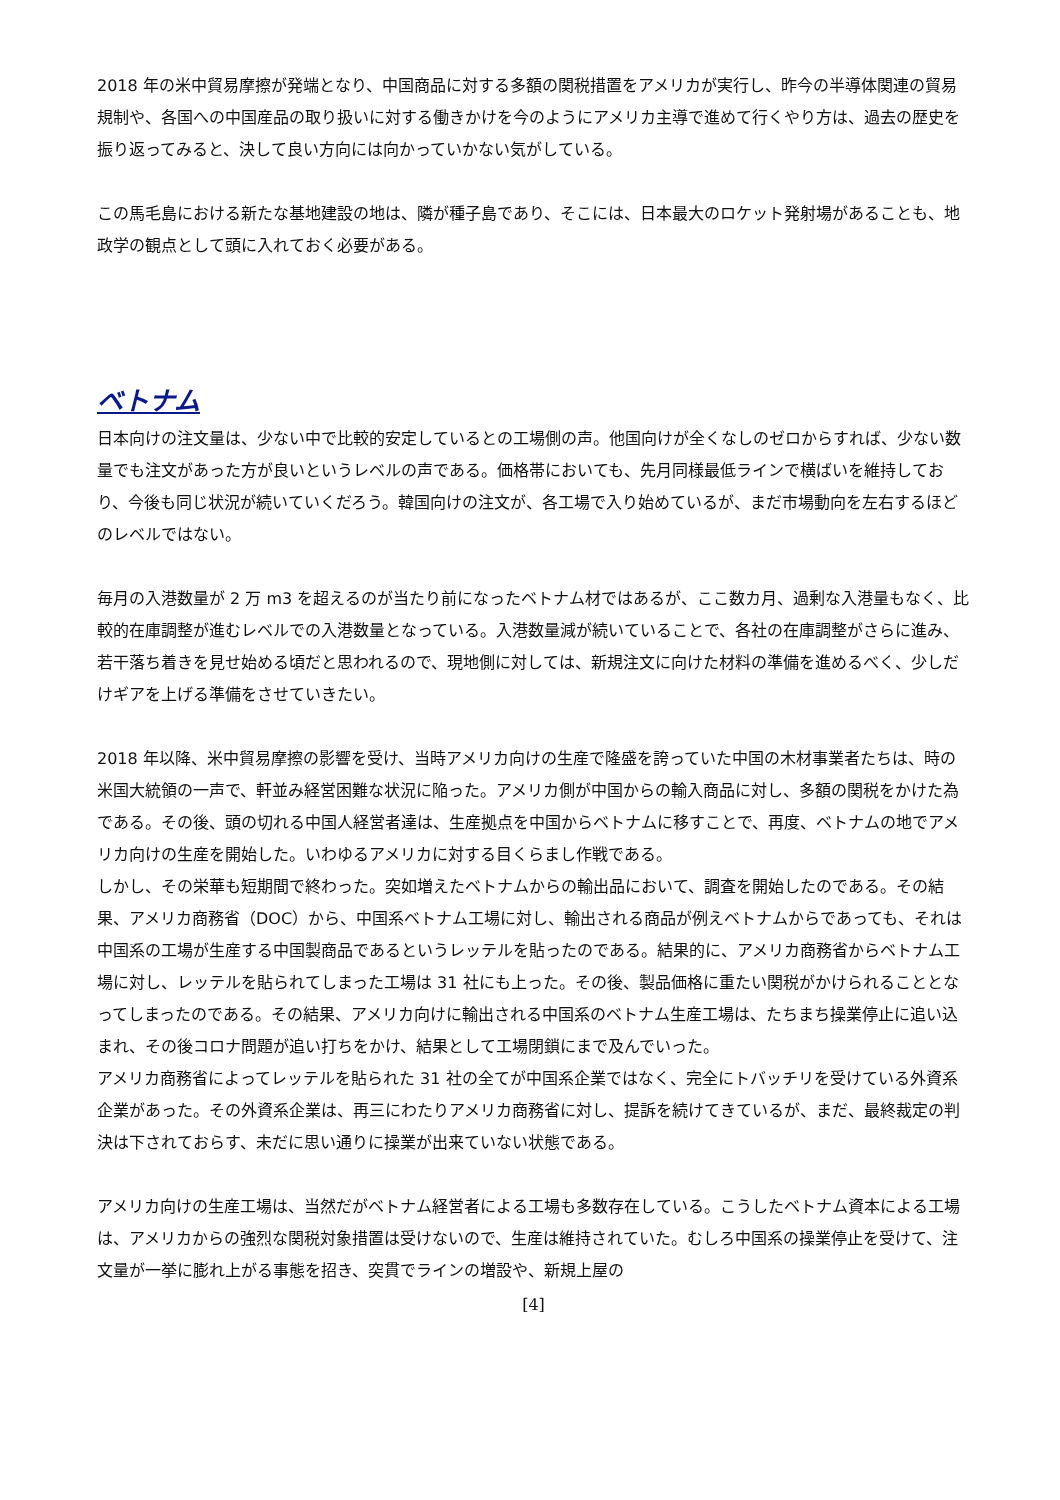2018 年の米中貿易摩擦が発端となり、中国商品に対する多額の関税措置をアメリカが実行し、昨今の半導体関連の貿易規制や、各国への中国産品の取り扱いに対する働きかけを今のようにアメリカ主導で進めて行くやり方は、過去の歴史を振り返ってみると、決して良い方向には向かっていかない気がしている。
この馬毛島における新たな基地建設の地は、隣が種子島であり、そこには、日本最大のロケット発射場があることも、地政学の観点として頭に入れておく必要がある。
ベトナム
日本向けの注文量は、少ない中で比較的安定しているとの工場側の声。他国向けが全くなしのゼロからすれば、少ない数量でも注文があった方が良いというレベルの声である。価格帯においても、先月同様最低ラインで横ばいを維持しており、今後も同じ状況が続いていくだろう。韓国向けの注文が、各工場で入り始めているが、まだ市場動向を左右するほどのレベルではない。
毎月の入港数量が 2 万 m3 を超えるのが当たり前になったベトナム材ではあるが、ここ数カ月、過剰な入港量もなく、比較的在庫調整が進むレベルでの入港数量となっている。入港数量減が続いていることで、各社の在庫調整がさらに進み、若干落ち着きを見せ始める頃だと思われるので、現地側に対しては、新規注文に向けた材料の準備を進めるべく、少しだけギアを上げる準備をさせていきたい。
2018 年以降、米中貿易摩擦の影響を受け、当時アメリカ向けの生産で隆盛を誇っていた中国の木材事業者たちは、時の米国大統領の一声で、軒並み経営困難な状況に陥った。アメリカ側が中国からの輸入商品に対し、多額の関税をかけた為である。その後、頭の切れる中国人経営者達は、生産拠点を中国からベトナムに移すことで、再度、ベトナムの地でアメリカ向けの生産を開始した。いわゆるアメリカに対する目くらまし作戦である。
しかし、その栄華も短期間で終わった。突如増えたベトナムからの輸出品において、調査を開始したのである。その結果、アメリカ商務省（DOC）から、中国系ベトナム工場に対し、輸出される商品が例えベトナムからであっても、それは中国系の工場が生産する中国製商品であるというレッテルを貼ったのである。結果的に、アメリカ商務省からベトナム工場に対し、レッテルを貼られてしまった工場は 31 社にも上った。その後、製品価格に重たい関税がかけられることとなってしまったのである。その結果、アメリカ向けに輸出される中国系のベトナム生産工場は、たちまち操業停止に追い込まれ、その後コロナ問題が追い打ちをかけ、結果として工場閉鎖にまで及んでいった。
アメリカ商務省によってレッテルを貼られた 31 社の全てが中国系企業ではなく、完全にトバッチリを受けている外資系企業があった。その外資系企業は、再三にわたりアメリカ商務省に対し、提訴を続けてきているが、まだ、最終裁定の判決は下されておらす、未だに思い通りに操業が出来ていない状態である。
アメリカ向けの生産工場は、当然だがベトナム経営者による工場も多数存在している。こうしたベトナム資本による工場は、アメリカからの強烈な関税対象措置は受けないので、生産は維持されていた。むしろ中国系の操業停止を受けて、注文量が一挙に膨れ上がる事態を招き、突貫でラインの増設や、新規上屋の
[4]